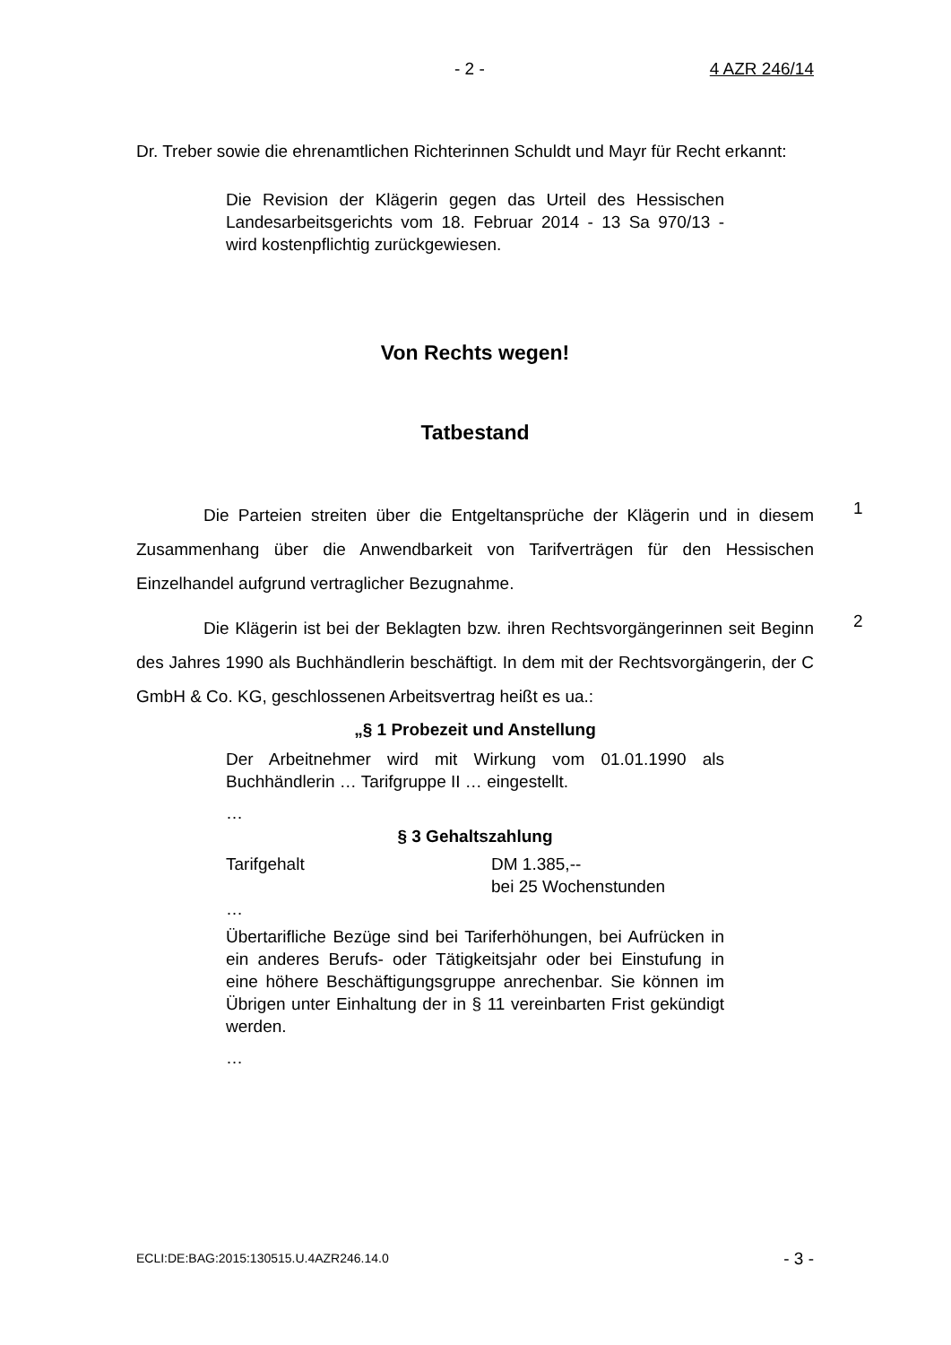- 2 - 4 AZR 246/14
Dr. Treber sowie die ehrenamtlichen Richterinnen Schuldt und Mayr für Recht erkannt:
Die Revision der Klägerin gegen das Urteil des Hessischen Landesarbeitsgerichts vom 18. Februar 2014 - 13 Sa 970/13 - wird kostenpflichtig zurückgewiesen.
Von Rechts wegen!
Tatbestand
1
Die Parteien streiten über die Entgeltansprüche der Klägerin und in diesem Zusammenhang über die Anwendbarkeit von Tarifverträgen für den Hessischen Einzelhandel aufgrund vertraglicher Bezugnahme.
2
Die Klägerin ist bei der Beklagten bzw. ihren Rechtsvorgängerinnen seit Beginn des Jahres 1990 als Buchhändlerin beschäftigt. In dem mit der Rechtsvorgängerin, der C GmbH & Co. KG, geschlossenen Arbeitsvertrag heißt es ua.:
„§ 1 Probezeit und Anstellung
Der Arbeitnehmer wird mit Wirkung vom 01.01.1990 als Buchhändlerin … Tarifgruppe II … eingestellt.
…
§ 3 Gehaltszahlung
Tarifgehalt DM 1.385,--
bei 25 Wochenstunden
…
Übertarifliche Bezüge sind bei Tariferhöhungen, bei Aufrücken in ein anderes Berufs- oder Tätigkeitsjahr oder bei Einstufung in eine höhere Beschäftigungsgruppe anrechenbar. Sie können im Übrigen unter Einhaltung der in § 11 vereinbarten Frist gekündigt werden.
…
ECLI:DE:BAG:2015:130515.U.4AZR246.14.0 - 3 -